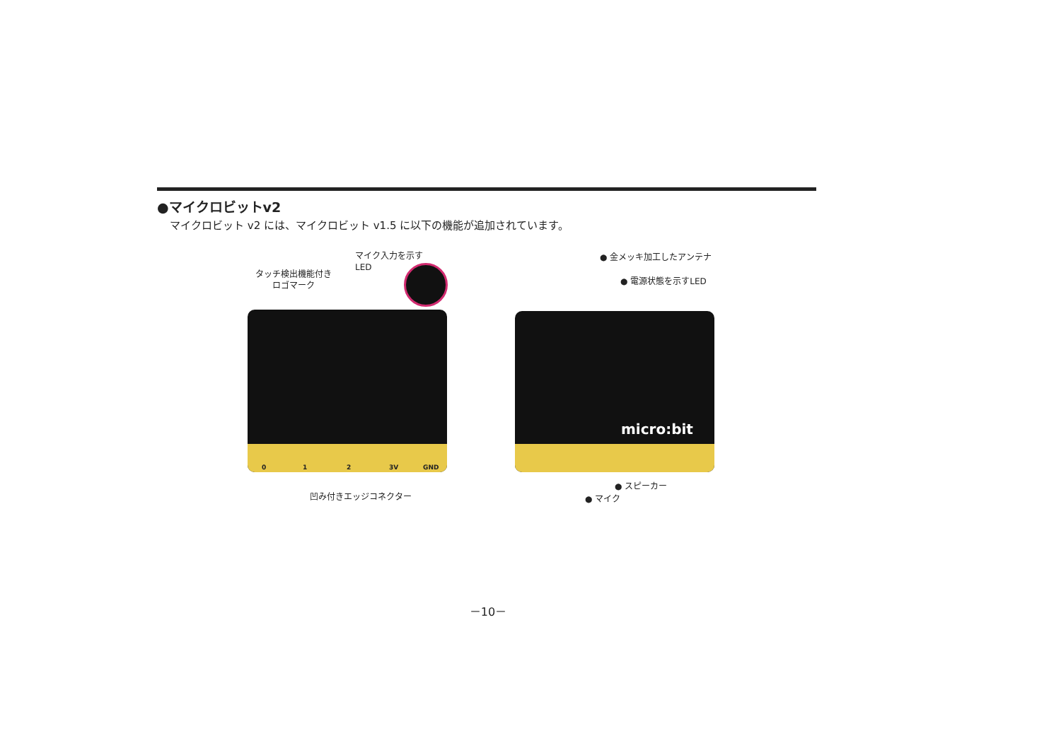●マイクロビットv2
マイクロビット v2 には、マイクロビット v1.5 に以下の機能が追加されています。
タッチ検出機能付き
ロゴマーク
マイク入力を示す
LED
0 1 2 3V GND
凹み付きエッジコネクター
micro:bit
● 金メッキ加工したアンテナ
● 電源状態を示すLED
● スピーカー
● マイク
－10－